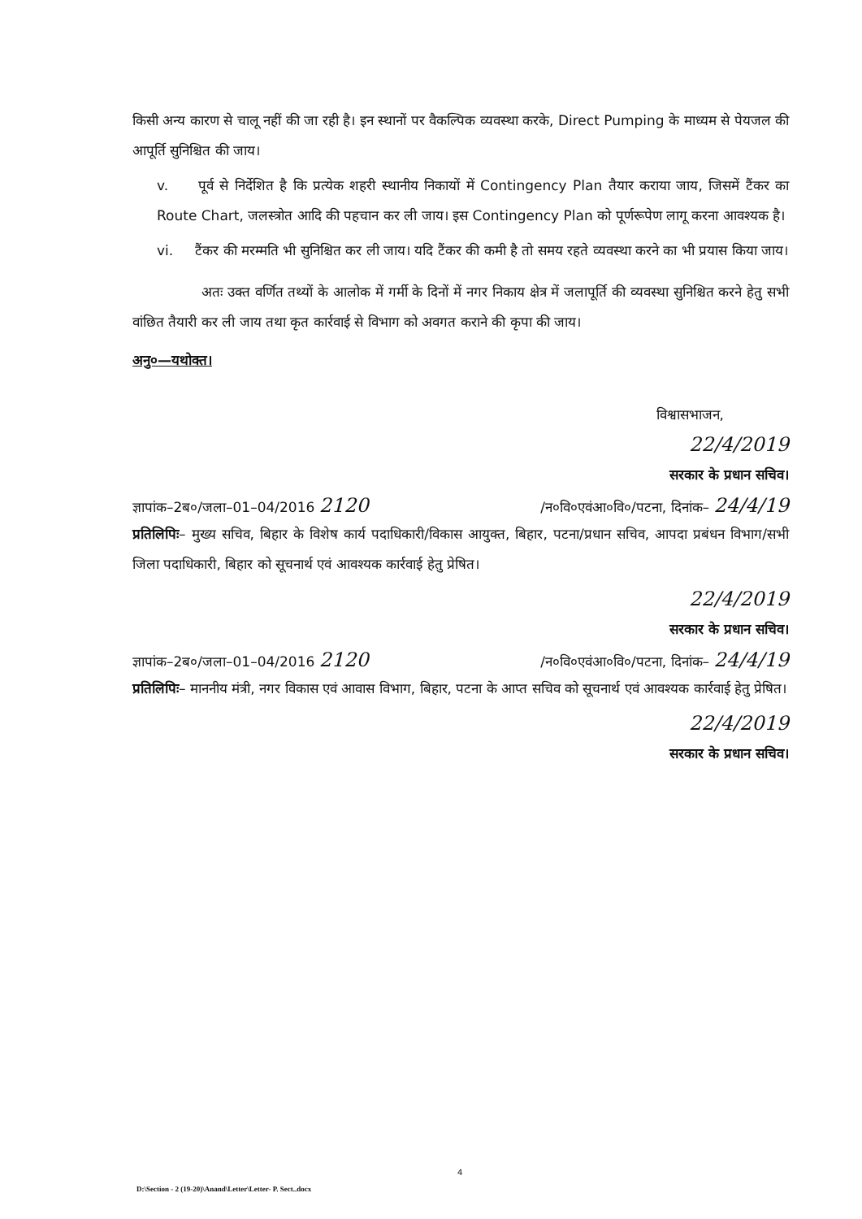किसी अन्य कारण से चालू नहीं की जा रही है। इन स्थानों पर वैकल्पिक व्यवस्था करके, Direct Pumping के माध्यम से पेयजल की आपूर्ति सुनिश्चित की जाय।
v. पूर्व से निर्देशित है कि प्रत्येक शहरी स्थानीय निकायों में Contingency Plan तैयार कराया जाय, जिसमें टैंकर का Route Chart, जलस्त्रोत आदि की पहचान कर ली जाय। इस Contingency Plan को पूर्णरूपेण लागू करना आवश्यक है।
vi. टैंकर की मरम्मति भी सुनिश्चित कर ली जाय। यदि टैंकर की कमी है तो समय रहते व्यवस्था करने का भी प्रयास किया जाय।
अतः उक्त वर्णित तथ्यों के आलोक में गर्मी के दिनों में नगर निकाय क्षेत्र में जलापूर्ति की व्यवस्था सुनिश्चित करने हेतु सभी वांछित तैयारी कर ली जाय तथा कृत कार्रवाई से विभाग को अवगत कराने की कृपा की जाय।
अनु०—यथोक्त।
विश्वासभाजन,
22/4/2019
सरकार के प्रधान सचिव।
ज्ञापांक–2ब०/जला–01–04/2016 2120 /न०वि०एवंआ०वि०/पटना, दिनांक– 24/4/19
प्रतिलिपिः– मुख्य सचिव, बिहार के विशेष कार्य पदाधिकारी/विकास आयुक्त, बिहार, पटना/प्रधान सचिव, आपदा प्रबंधन विभाग/सभी जिला पदाधिकारी, बिहार को सूचनार्थ एवं आवश्यक कार्रवाई हेतु प्रेषित।
22/4/2019
सरकार के प्रधान सचिव।
ज्ञापांक–2ब०/जला–01–04/2016 2120 /न०वि०एवंआ०वि०/पटना, दिनांक– 24/4/19
प्रतिलिपिः– माननीय मंत्री, नगर विकास एवं आवास विभाग, बिहार, पटना के आप्त सचिव को सूचनार्थ एवं आवश्यक कार्रवाई हेतु प्रेषित।
22/4/2019
सरकार के प्रधान सचिव।
4
D:\Section - 2 (19-20)\Anand\Letter\Letter- P. Sect..docx